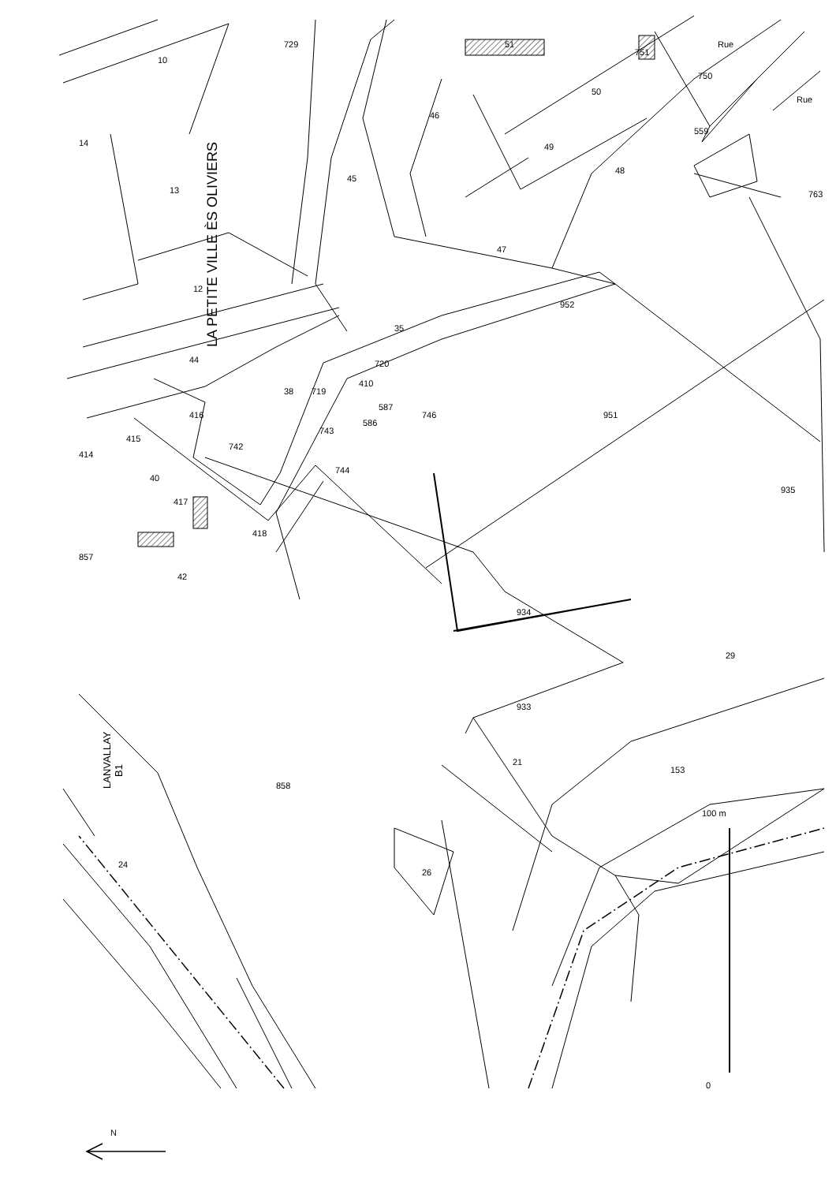LA PETITE VILLE ÈS OLIVIERS
LANVALLAY
B1
10
729
14
13
46
49
48
50
51
751
750
Rue
Rue
559
763
45
47
12
35
952
720
719
410
44
38
416
414
415
742
743
586
587
746
951
40
417
744
418
857
42
934
935
29
933
21
153
858
24
26
100 m
0
N